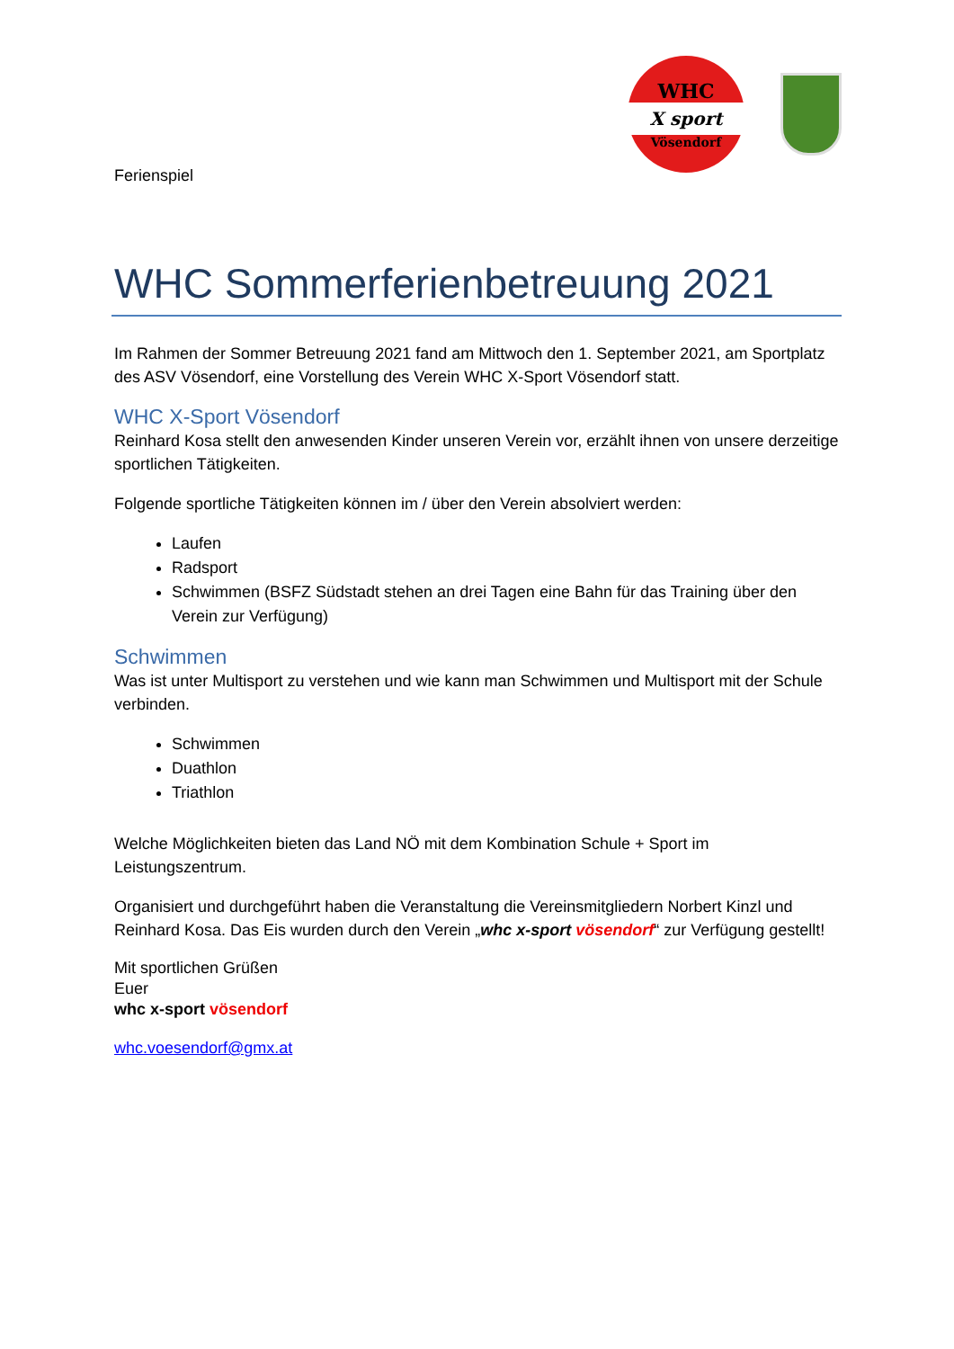WHC
X sport
Vösendorf
Ferienspiel
WHC Sommerferienbetreuung 2021
Im Rahmen der Sommer Betreuung 2021 fand am Mittwoch den 1. September 2021, am Sportplatz des ASV Vösendorf, eine Vorstellung des Verein WHC X-Sport Vösendorf statt.
WHC X-Sport Vösendorf
Reinhard Kosa stellt den anwesenden Kinder unseren Verein vor, erzählt ihnen von unsere derzeitige sportlichen Tätigkeiten.
Folgende sportliche Tätigkeiten können im / über den Verein absolviert werden:
Laufen
Radsport
Schwimmen (BSFZ Südstadt stehen an drei Tagen eine Bahn für das Training über den Verein zur Verfügung)
Schwimmen
Was ist unter Multisport zu verstehen und wie kann man Schwimmen und Multisport mit der Schule verbinden.
Schwimmen
Duathlon
Triathlon
Welche Möglichkeiten bieten das Land NÖ mit dem Kombination Schule + Sport im Leistungszentrum.
Organisiert und durchgeführt haben die Veranstaltung die Vereinsmitgliedern Norbert Kinzl und Reinhard Kosa. Das Eis wurden durch den Verein „whc x-sport vösendorf“ zur Verfügung gestellt!
Mit sportlichen Grüßen
Euer
whc x-sport vösendorf
whc.voesendorf@gmx.at